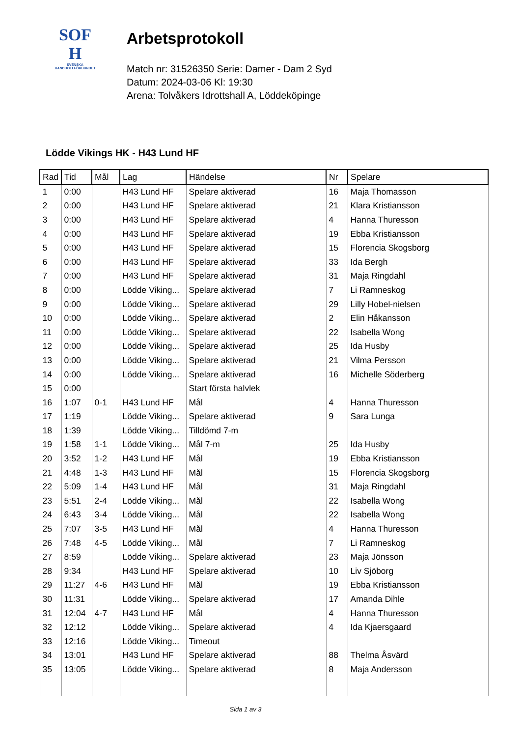SOF
H
SVENSKA
HANDBOLLFÖRBUNDET
Arbetsprotokoll
Match nr: 31526350 Serie: Damer - Dam 2 Syd
Datum: 2024-03-06 Kl: 19:30
Arena: Tolvåkers Idrottshall A, Löddeköpinge
Lödde Vikings HK - H43 Lund HF
| Rad | Tid | Mål | Lag | Händelse | Nr | Spelare |
| --- | --- | --- | --- | --- | --- | --- |
| 1 | 0:00 | | H43 Lund HF | Spelare aktiverad | 16 | Maja Thomasson |
| 2 | 0:00 | | H43 Lund HF | Spelare aktiverad | 21 | Klara Kristiansson |
| 3 | 0:00 | | H43 Lund HF | Spelare aktiverad | 4 | Hanna Thuresson |
| 4 | 0:00 | | H43 Lund HF | Spelare aktiverad | 19 | Ebba Kristiansson |
| 5 | 0:00 | | H43 Lund HF | Spelare aktiverad | 15 | Florencia Skogsborg |
| 6 | 0:00 | | H43 Lund HF | Spelare aktiverad | 33 | Ida Bergh |
| 7 | 0:00 | | H43 Lund HF | Spelare aktiverad | 31 | Maja Ringdahl |
| 8 | 0:00 | | Lödde Viking... | Spelare aktiverad | 7 | Li Ramneskog |
| 9 | 0:00 | | Lödde Viking... | Spelare aktiverad | 29 | Lilly Hobel-nielsen |
| 10 | 0:00 | | Lödde Viking... | Spelare aktiverad | 2 | Elin Håkansson |
| 11 | 0:00 | | Lödde Viking... | Spelare aktiverad | 22 | Isabella Wong |
| 12 | 0:00 | | Lödde Viking... | Spelare aktiverad | 25 | Ida Husby |
| 13 | 0:00 | | Lödde Viking... | Spelare aktiverad | 21 | Vilma Persson |
| 14 | 0:00 | | Lödde Viking... | Spelare aktiverad | 16 | Michelle Söderberg |
| 15 | 0:00 | | | Start första halvlek | | |
| 16 | 1:07 | 0-1 | H43 Lund HF | Mål | 4 | Hanna Thuresson |
| 17 | 1:19 | | Lödde Viking... | Spelare aktiverad | 9 | Sara Lunga |
| 18 | 1:39 | | Lödde Viking... | Tilldömd 7-m | | |
| 19 | 1:58 | 1-1 | Lödde Viking... | Mål 7-m | 25 | Ida Husby |
| 20 | 3:52 | 1-2 | H43 Lund HF | Mål | 19 | Ebba Kristiansson |
| 21 | 4:48 | 1-3 | H43 Lund HF | Mål | 15 | Florencia Skogsborg |
| 22 | 5:09 | 1-4 | H43 Lund HF | Mål | 31 | Maja Ringdahl |
| 23 | 5:51 | 2-4 | Lödde Viking... | Mål | 22 | Isabella Wong |
| 24 | 6:43 | 3-4 | Lödde Viking... | Mål | 22 | Isabella Wong |
| 25 | 7:07 | 3-5 | H43 Lund HF | Mål | 4 | Hanna Thuresson |
| 26 | 7:48 | 4-5 | Lödde Viking... | Mål | 7 | Li Ramneskog |
| 27 | 8:59 | | Lödde Viking... | Spelare aktiverad | 23 | Maja Jönsson |
| 28 | 9:34 | | H43 Lund HF | Spelare aktiverad | 10 | Liv Sjöborg |
| 29 | 11:27 | 4-6 | H43 Lund HF | Mål | 19 | Ebba Kristiansson |
| 30 | 11:31 | | Lödde Viking... | Spelare aktiverad | 17 | Amanda Dihle |
| 31 | 12:04 | 4-7 | H43 Lund HF | Mål | 4 | Hanna Thuresson |
| 32 | 12:12 | | Lödde Viking... | Spelare aktiverad | 4 | Ida Kjaersgaard |
| 33 | 12:16 | | Lödde Viking... | Timeout | | |
| 34 | 13:01 | | H43 Lund HF | Spelare aktiverad | 88 | Thelma Åsvärd |
| 35 | 13:05 | | Lödde Viking... | Spelare aktiverad | 8 | Maja Andersson |
Sida 1 av 3